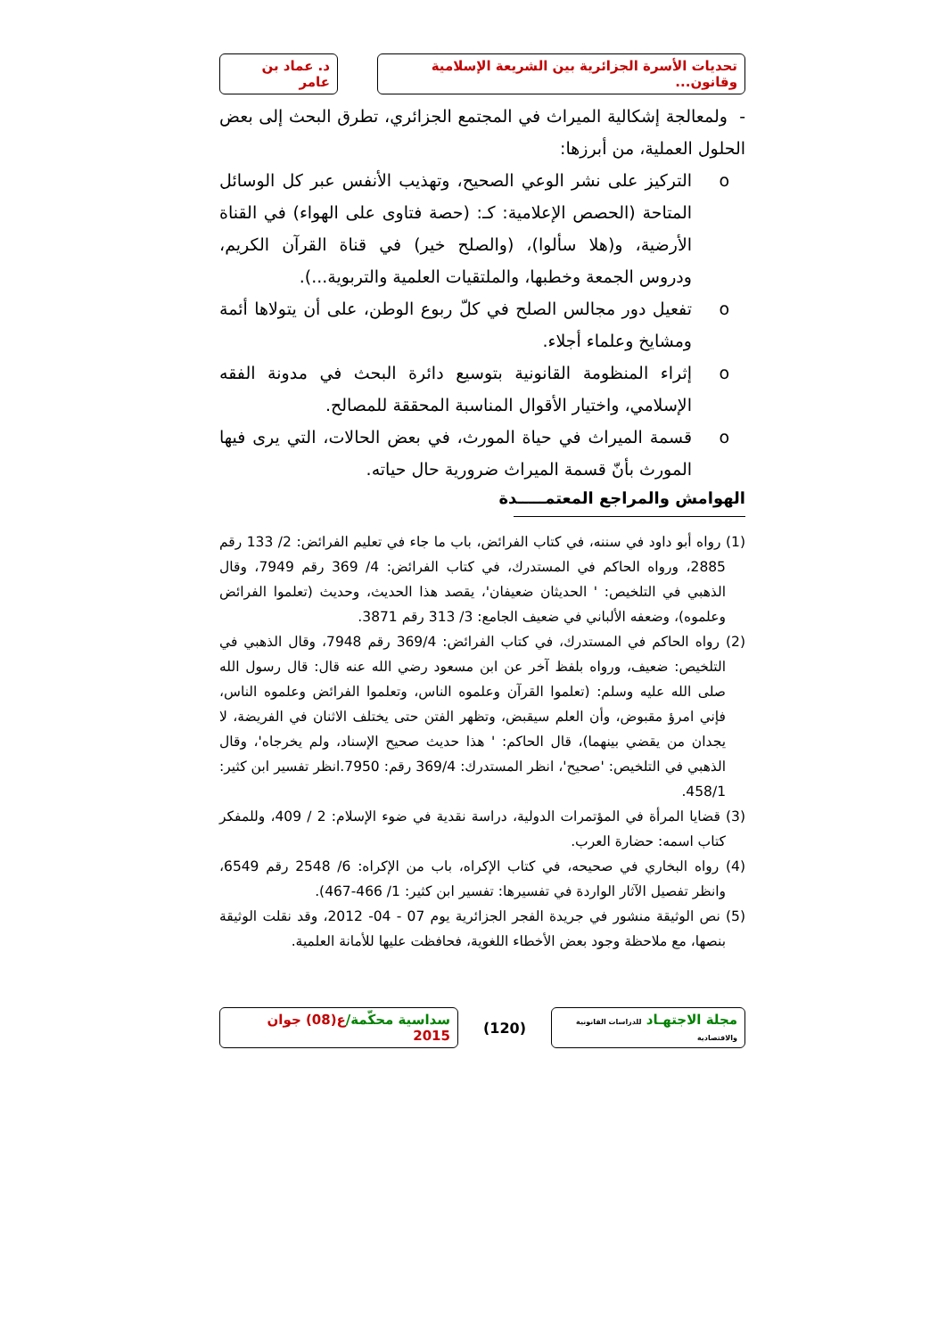تحديات الأسرة الجزائرية بين الشريعة الإسلامية وقانون...
د. عماد بن عامر
- ولمعالجة إشكالية الميراث في المجتمع الجزائري، تطرق البحث إلى بعض الحلول العملية، من أبرزها:
o التركيز على نشر الوعي الصحيح، وتهذيب الأنفس عبر كل الوسائل المتاحة (الحصص الإعلامية: كـ: (حصة فتاوى على الهواء) في القناة الأرضية، و(هلا سألوا)، (والصلح خير) في قناة القرآن الكريم، ودروس الجمعة وخطبها، والملتقيات العلمية والتربوية...).
o تفعيل دور مجالس الصلح في كلّ ربوع الوطن، على أن يتولاها أئمة ومشايخ وعلماء أجلاء.
o إثراء المنظومة القانونية بتوسيع دائرة البحث في مدونة الفقه الإسلامي، واختيار الأقوال المناسبة المحققة للمصالح.
o قسمة الميراث في حياة المورث، في بعض الحالات، التي يرى فيها المورث بأنّ قسمة الميراث ضرورية حال حياته.
الهوامش والمراجع المعتمـــــدة
(1) رواه أبو داود في سننه، في كتاب الفرائض، باب ما جاء في تعليم الفرائض: 2/ 133 رقم 2885، ورواه الحاكم في المستدرك، في كتاب الفرائض: 4/ 369 رقم 7949، وقال الذهبي في التلخيص: ' الحديثان ضعيفان'، يقصد هذا الحديث، وحديث (تعلموا الفرائض وعلموه)، وضعفه الألباني في ضعيف الجامع: 3/ 313 رقم 3871.
(2) رواه الحاكم في المستدرك، في كتاب الفرائض: 369/4 رقم 7948، وقال الذهبي في التلخيص: ضعيف، ورواه بلفظ آخر عن ابن مسعود رضي الله عنه قال: قال رسول الله صلى الله عليه وسلم: (تعلموا القرآن وعلموه الناس، وتعلموا الفرائض وعلموه الناس، فإني امرؤ مقبوض، وأن العلم سيقبض، وتظهر الفتن حتى يختلف الاثنان في الفريضة، لا يجدان من يقضي بينهما)، قال الحاكم: ' هذا حديث صحيح الإسناد، ولم يخرجاه'، وقال الذهبي في التلخيص: 'صحيح'، انظر المستدرك: 369/4 رقم: 7950.انظر تفسير ابن كثير: 458/1.
(3) قضايا المرأة في المؤتمرات الدولية، دراسة نقدية في ضوء الإسلام: 2 / 409، وللمفكر كتاب اسمه: حضارة العرب.
(4) رواه البخاري في صحيحه، في كتاب الإكراه، باب من الإكراه: 6/ 2548 رقم 6549، وانظر تفصيل الآثار الواردة في تفسيرها: تفسير ابن كثير: 1/ 466-467).
(5) نص الوثيقة منشور في جريدة الفجر الجزائرية يوم 07 - 04- 2012، وقد نقلت الوثيقة بنصها، مع ملاحظة وجود بعض الأخطاء اللغوية، فحافظت عليها للأمانة العلمية.
مجلة الاجتهـاد للدراسات القانونية والاقتصادية
(120)
سداسية محكّمة/ع(08) جوان 2015